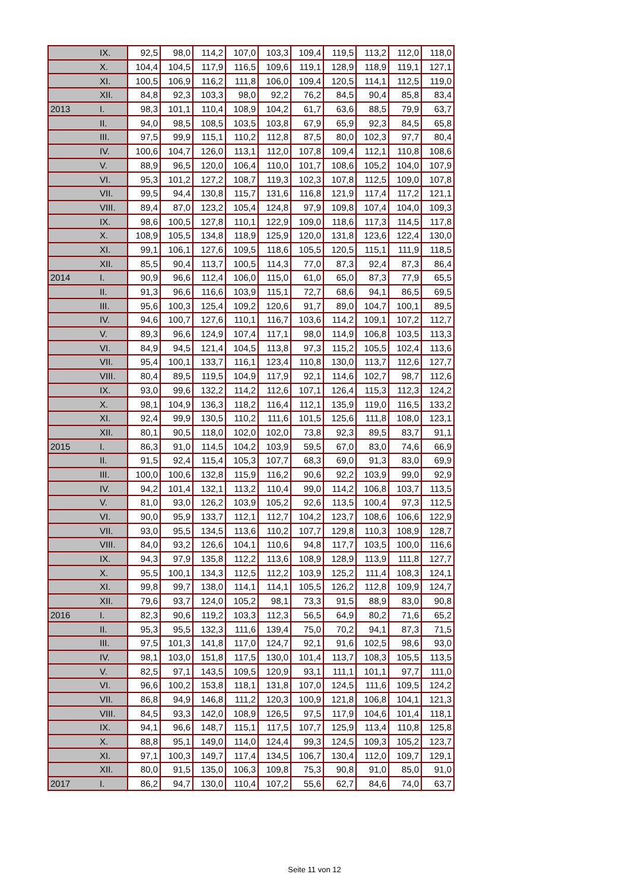| | IX. | 92,5 | 98,0 | 114,2 | 107,0 | 103,3 | 109,4 | 119,5 | 113,2 | 112,0 | 118,0 |
| | X. | 104,4 | 104,5 | 117,9 | 116,5 | 109,6 | 119,1 | 128,9 | 118,9 | 119,1 | 127,1 |
| | XI. | 100,5 | 106,9 | 116,2 | 111,8 | 106,0 | 109,4 | 120,5 | 114,1 | 112,5 | 119,0 |
| | XII. | 84,8 | 92,3 | 103,3 | 98,0 | 92,2 | 76,2 | 84,5 | 90,4 | 85,8 | 83,4 |
| 2013 | I. | 98,3 | 101,1 | 110,4 | 108,9 | 104,2 | 61,7 | 63,6 | 88,5 | 79,9 | 63,7 |
| | II. | 94,0 | 98,5 | 108,5 | 103,5 | 103,8 | 67,9 | 65,9 | 92,3 | 84,5 | 65,8 |
| | III. | 97,5 | 99,9 | 115,1 | 110,2 | 112,8 | 87,5 | 80,0 | 102,3 | 97,7 | 80,4 |
| | IV. | 100,6 | 104,7 | 126,0 | 113,1 | 112,0 | 107,8 | 109,4 | 112,1 | 110,8 | 108,6 |
| | V. | 88,9 | 96,5 | 120,0 | 106,4 | 110,0 | 101,7 | 108,6 | 105,2 | 104,0 | 107,9 |
| | VI. | 95,3 | 101,2 | 127,2 | 108,7 | 119,3 | 102,3 | 107,8 | 112,5 | 109,0 | 107,8 |
| | VII. | 99,5 | 94,4 | 130,8 | 115,7 | 131,6 | 116,8 | 121,9 | 117,4 | 117,2 | 121,1 |
| | VIII. | 89,4 | 87,0 | 123,2 | 105,4 | 124,8 | 97,9 | 109,8 | 107,4 | 104,0 | 109,3 |
| | IX. | 98,6 | 100,5 | 127,8 | 110,1 | 122,9 | 109,0 | 118,6 | 117,3 | 114,5 | 117,8 |
| | X. | 108,9 | 105,5 | 134,8 | 118,9 | 125,9 | 120,0 | 131,8 | 123,6 | 122,4 | 130,0 |
| | XI. | 99,1 | 106,1 | 127,6 | 109,5 | 118,6 | 105,5 | 120,5 | 115,1 | 111,9 | 118,5 |
| | XII. | 85,5 | 90,4 | 113,7 | 100,5 | 114,3 | 77,0 | 87,3 | 92,4 | 87,3 | 86,4 |
| 2014 | I. | 90,9 | 96,6 | 112,4 | 106,0 | 115,0 | 61,0 | 65,0 | 87,3 | 77,9 | 65,5 |
| | II. | 91,3 | 96,6 | 116,6 | 103,9 | 115,1 | 72,7 | 68,6 | 94,1 | 86,5 | 69,5 |
| | III. | 95,6 | 100,3 | 125,4 | 109,2 | 120,6 | 91,7 | 89,0 | 104,7 | 100,1 | 89,5 |
| | IV. | 94,6 | 100,7 | 127,6 | 110,1 | 116,7 | 103,6 | 114,2 | 109,1 | 107,2 | 112,7 |
| | V. | 89,3 | 96,6 | 124,9 | 107,4 | 117,1 | 98,0 | 114,9 | 106,8 | 103,5 | 113,3 |
| | VI. | 84,9 | 94,5 | 121,4 | 104,5 | 113,8 | 97,3 | 115,2 | 105,5 | 102,4 | 113,6 |
| | VII. | 95,4 | 100,1 | 133,7 | 116,1 | 123,4 | 110,8 | 130,0 | 113,7 | 112,6 | 127,7 |
| | VIII. | 80,4 | 89,5 | 119,5 | 104,9 | 117,9 | 92,1 | 114,6 | 102,7 | 98,7 | 112,6 |
| | IX. | 93,0 | 99,6 | 132,2 | 114,2 | 112,6 | 107,1 | 126,4 | 115,3 | 112,3 | 124,2 |
| | X. | 98,1 | 104,9 | 136,3 | 118,2 | 116,4 | 112,1 | 135,9 | 119,0 | 116,5 | 133,2 |
| | XI. | 92,4 | 99,9 | 130,5 | 110,2 | 111,6 | 101,5 | 125,6 | 111,8 | 108,0 | 123,1 |
| | XII. | 80,1 | 90,5 | 118,0 | 102,0 | 102,0 | 73,8 | 92,3 | 89,5 | 83,7 | 91,1 |
| 2015 | I. | 86,3 | 91,0 | 114,5 | 104,2 | 103,9 | 59,5 | 67,0 | 83,0 | 74,6 | 66,9 |
| | II. | 91,5 | 92,4 | 115,4 | 105,3 | 107,7 | 68,3 | 69,0 | 91,3 | 83,0 | 69,9 |
| | III. | 100,0 | 100,6 | 132,8 | 115,9 | 116,2 | 90,6 | 92,2 | 103,9 | 99,0 | 92,9 |
| | IV. | 94,2 | 101,4 | 132,1 | 113,2 | 110,4 | 99,0 | 114,2 | 106,8 | 103,7 | 113,5 |
| | V. | 81,0 | 93,0 | 126,2 | 103,9 | 105,2 | 92,6 | 113,5 | 100,4 | 97,3 | 112,5 |
| | VI. | 90,0 | 95,9 | 133,7 | 112,1 | 112,7 | 104,2 | 123,7 | 108,6 | 106,6 | 122,9 |
| | VII. | 93,0 | 95,5 | 134,5 | 113,6 | 110,2 | 107,7 | 129,8 | 110,3 | 108,9 | 128,7 |
| | VIII. | 84,0 | 93,2 | 126,6 | 104,1 | 110,6 | 94,8 | 117,7 | 103,5 | 100,0 | 116,6 |
| | IX. | 94,3 | 97,9 | 135,8 | 112,2 | 113,6 | 108,9 | 128,9 | 113,9 | 111,8 | 127,7 |
| | X. | 95,5 | 100,1 | 134,3 | 112,5 | 112,2 | 103,9 | 125,2 | 111,4 | 108,3 | 124,1 |
| | XI. | 99,8 | 99,7 | 138,0 | 114,1 | 114,1 | 105,5 | 126,2 | 112,8 | 109,9 | 124,7 |
| | XII. | 79,6 | 93,7 | 124,0 | 105,2 | 98,1 | 73,3 | 91,5 | 88,9 | 83,0 | 90,8 |
| 2016 | I. | 82,3 | 90,6 | 119,2 | 103,3 | 112,3 | 56,5 | 64,9 | 80,2 | 71,6 | 65,2 |
| | II. | 95,3 | 95,5 | 132,3 | 111,6 | 139,4 | 75,0 | 70,2 | 94,1 | 87,3 | 71,5 |
| | III. | 97,5 | 101,3 | 141,8 | 117,0 | 124,7 | 92,1 | 91,6 | 102,5 | 98,6 | 93,0 |
| | IV. | 98,1 | 103,0 | 151,8 | 117,5 | 130,0 | 101,4 | 113,7 | 108,3 | 105,5 | 113,5 |
| | V. | 82,5 | 97,1 | 143,5 | 109,5 | 120,9 | 93,1 | 111,1 | 101,1 | 97,7 | 111,0 |
| | VI. | 96,6 | 100,2 | 153,8 | 118,1 | 131,8 | 107,0 | 124,5 | 111,6 | 109,5 | 124,2 |
| | VII. | 86,8 | 94,9 | 146,8 | 111,2 | 120,3 | 100,9 | 121,8 | 106,8 | 104,1 | 121,3 |
| | VIII. | 84,5 | 93,3 | 142,0 | 108,9 | 126,5 | 97,5 | 117,9 | 104,6 | 101,4 | 118,1 |
| | IX. | 94,1 | 96,6 | 148,7 | 115,1 | 117,5 | 107,7 | 125,9 | 113,4 | 110,8 | 125,8 |
| | X. | 88,8 | 95,1 | 149,0 | 114,0 | 124,4 | 99,3 | 124,5 | 109,3 | 105,2 | 123,7 |
| | XI. | 97,1 | 100,3 | 149,7 | 117,4 | 134,5 | 106,7 | 130,4 | 112,0 | 109,7 | 129,1 |
| | XII. | 80,0 | 91,5 | 135,0 | 106,3 | 109,8 | 75,3 | 90,8 | 91,0 | 85,0 | 91,0 |
| 2017 | I. | 86,2 | 94,7 | 130,0 | 110,4 | 107,2 | 55,6 | 62,7 | 84,6 | 74,0 | 63,7 |
Seite 11 von 12